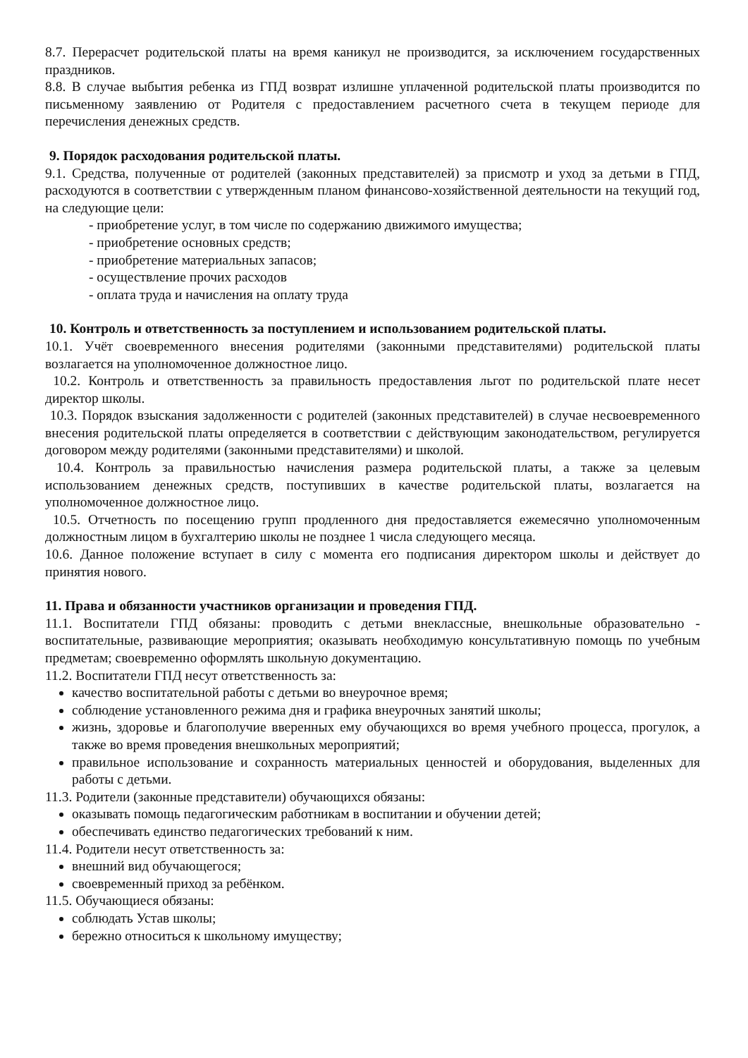8.7. Перерасчет родительской платы на время каникул не производится, за исключением государственных праздников.
8.8. В случае выбытия ребенка из ГПД возврат излишне уплаченной родительской платы производится по письменному заявлению от Родителя с предоставлением расчетного счета в текущем периоде для перечисления денежных средств.
9. Порядок расходования родительской платы.
9.1. Средства, полученные от родителей (законных представителей) за присмотр и уход за детьми в ГПД, расходуются в соответствии с утвержденным планом финансово-хозяйственной деятельности на текущий год, на следующие цели:
- приобретение услуг, в том числе по содержанию движимого имущества;
- приобретение основных средств;
- приобретение материальных запасов;
- осуществление прочих расходов
- оплата труда и начисления на оплату труда
10. Контроль и ответственность за поступлением и использованием родительской платы.
10.1. Учёт своевременного внесения родителями (законными представителями) родительской платы возлагается на уполномоченное должностное лицо.
10.2. Контроль и ответственность за правильность предоставления льгот по родительской плате несет директор школы.
10.3. Порядок взыскания задолженности с родителей (законных представителей) в случае несвоевременного внесения родительской платы определяется в соответствии с действующим законодательством, регулируется договором между родителями (законными представителями) и школой.
10.4. Контроль за правильностью начисления размера родительской платы, а также за целевым использованием денежных средств, поступивших в качестве родительской платы, возлагается на уполномоченное должностное лицо.
10.5. Отчетность по посещению групп продленного дня предоставляется ежемесячно уполномоченным должностным лицом в бухгалтерию школы не позднее 1 числа следующего месяца.
10.6. Данное положение вступает в силу с момента его подписания директором школы и действует до принятия нового.
11. Права и обязанности участников организации и проведения ГПД.
11.1. Воспитатели ГПД обязаны: проводить с детьми внеклассные, внешкольные образовательно - воспитательные, развивающие мероприятия; оказывать необходимую консультативную помощь по учебным предметам; своевременно оформлять школьную документацию.
11.2. Воспитатели ГПД несут ответственность за:
качество воспитательной работы с детьми во внеурочное время;
соблюдение установленного режима дня и графика внеурочных занятий школы;
жизнь, здоровье и благополучие вверенных ему обучающихся во время учебного процесса, прогулок, а также во время проведения внешкольных мероприятий;
правильное использование и сохранность материальных ценностей и оборудования, выделенных для работы с детьми.
11.3. Родители (законные представители) обучающихся обязаны:
оказывать помощь педагогическим работникам в воспитании и обучении детей;
обеспечивать единство педагогических требований к ним.
11.4. Родители несут ответственность за:
внешний вид обучающегося;
своевременный приход за ребёнком.
11.5. Обучающиеся обязаны:
соблюдать Устав школы;
бережно относиться к школьному имуществу;